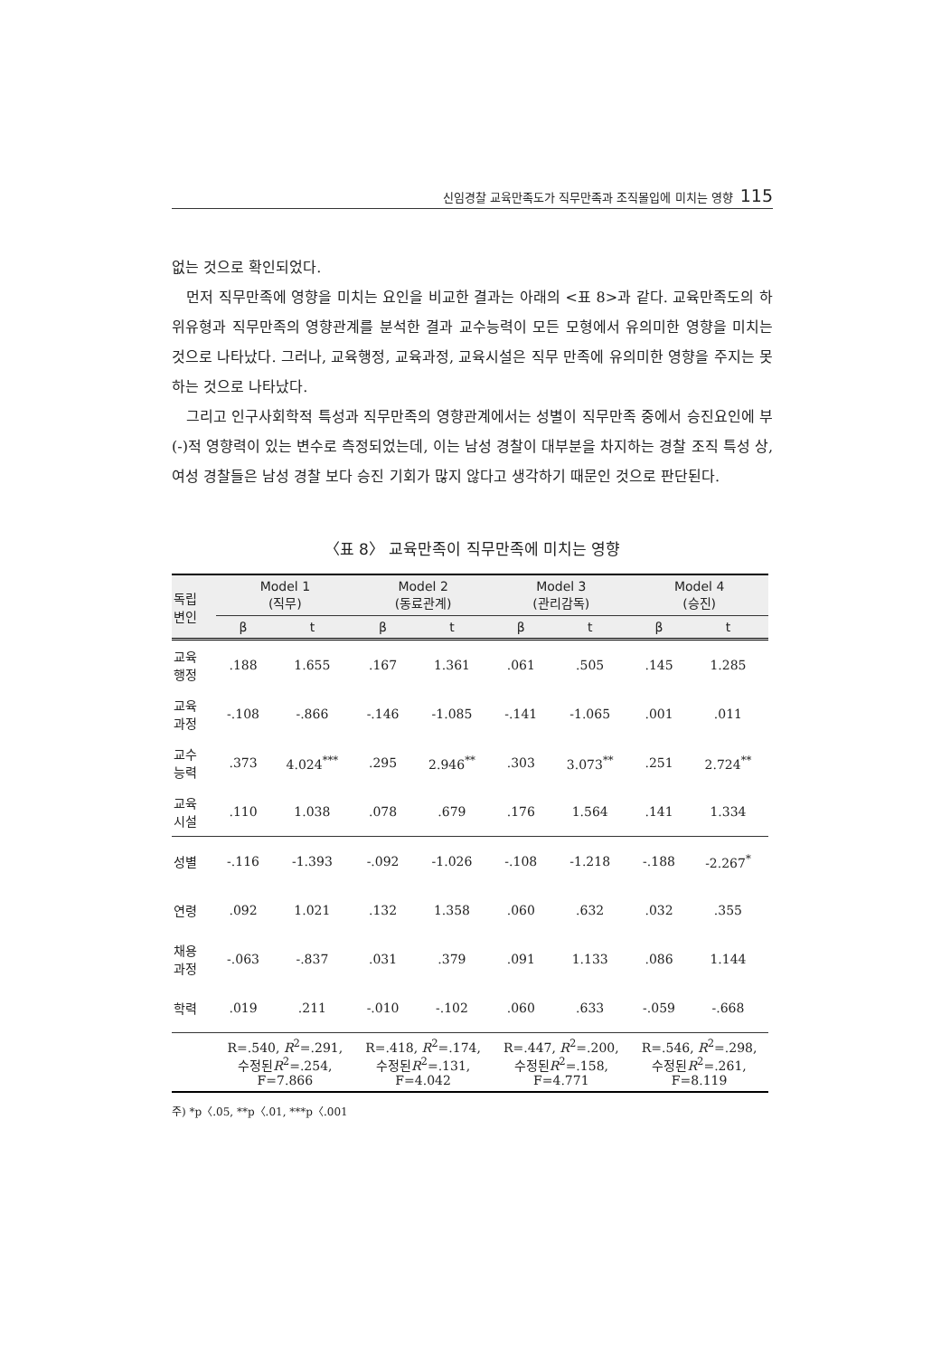신임경찰 교육만족도가 직무만족과 조직몰입에 미치는 영향 115
없는 것으로 확인되었다.
먼저 직무만족에 영향을 미치는 요인을 비교한 결과는 아래의 <표 8>과 같다. 교육만족도의 하위유형과 직무만족의 영향관계를 분석한 결과 교수능력이 모든 모형에서 유의미한 영향을 미치는 것으로 나타났다. 그러나, 교육행정, 교육과정, 교육시설은 직무 만족에 유의미한 영향을 주지는 못하는 것으로 나타났다.
그리고 인구사회학적 특성과 직무만족의 영향관계에서는 성별이 직무만족 중에서 승진요인에 부(-)적 영향력이 있는 변수로 측정되었는데, 이는 남성 경찰이 대부분을 차지하는 경찰 조직 특성 상, 여성 경찰들은 남성 경찰 보다 승진 기회가 많지 않다고 생각하기 때문인 것으로 판단된다.
〈표 8〉 교육만족이 직무만족에 미치는 영향
| 독립 변인 | Model 1 (직무) | | Model 2 (동료관계) | | Model 3 (관리감독) | | Model 4 (승진) | |
| --- | --- | --- | --- | --- | --- | --- | --- | --- |
| | β | t | β | t | β | t | β | t |
| 교육 행정 | .188 | 1.655 | .167 | 1.361 | .061 | .505 | .145 | 1.285 |
| 교육 과정 | -.108 | -.866 | -.146 | -1.085 | -.141 | -1.065 | .001 | .011 |
| 교수 능력 | .373 | 4.024<sup>***</sup> | .295 | 2.946<sup>**</sup> | .303 | 3.073<sup>**</sup> | .251 | 2.724<sup>**</sup> |
| 교육 시설 | .110 | 1.038 | .078 | .679 | .176 | 1.564 | .141 | 1.334 |
| 성별 | -.116 | -1.393 | -.092 | -1.026 | -.108 | -1.218 | -.188 | -2.267<sup>*</sup> |
| 연령 | .092 | 1.021 | .132 | 1.358 | .060 | .632 | .032 | .355 |
| 채용 과정 | -.063 | -.837 | .031 | .379 | .091 | 1.133 | .086 | 1.144 |
| 학력 | .019 | .211 | -.010 | -.102 | .060 | .633 | -.059 | -.668 |
| | R=.540, R<sup>2</sup>=.291, 수정된 R<sup>2</sup>=.254, F=7.866 | | R=.418, R<sup>2</sup>=.174, 수정된 R<sup>2</sup>=.131, F=4.042 | | R=.447, R<sup>2</sup>=.200, 수정된 R<sup>2</sup>=.158, F=4.771 | | R=.546, R<sup>2</sup>=.298, 수정된 R<sup>2</sup>=.261, F=8.119 | |
주) *p〈.05, **p〈.01, ***p〈.001